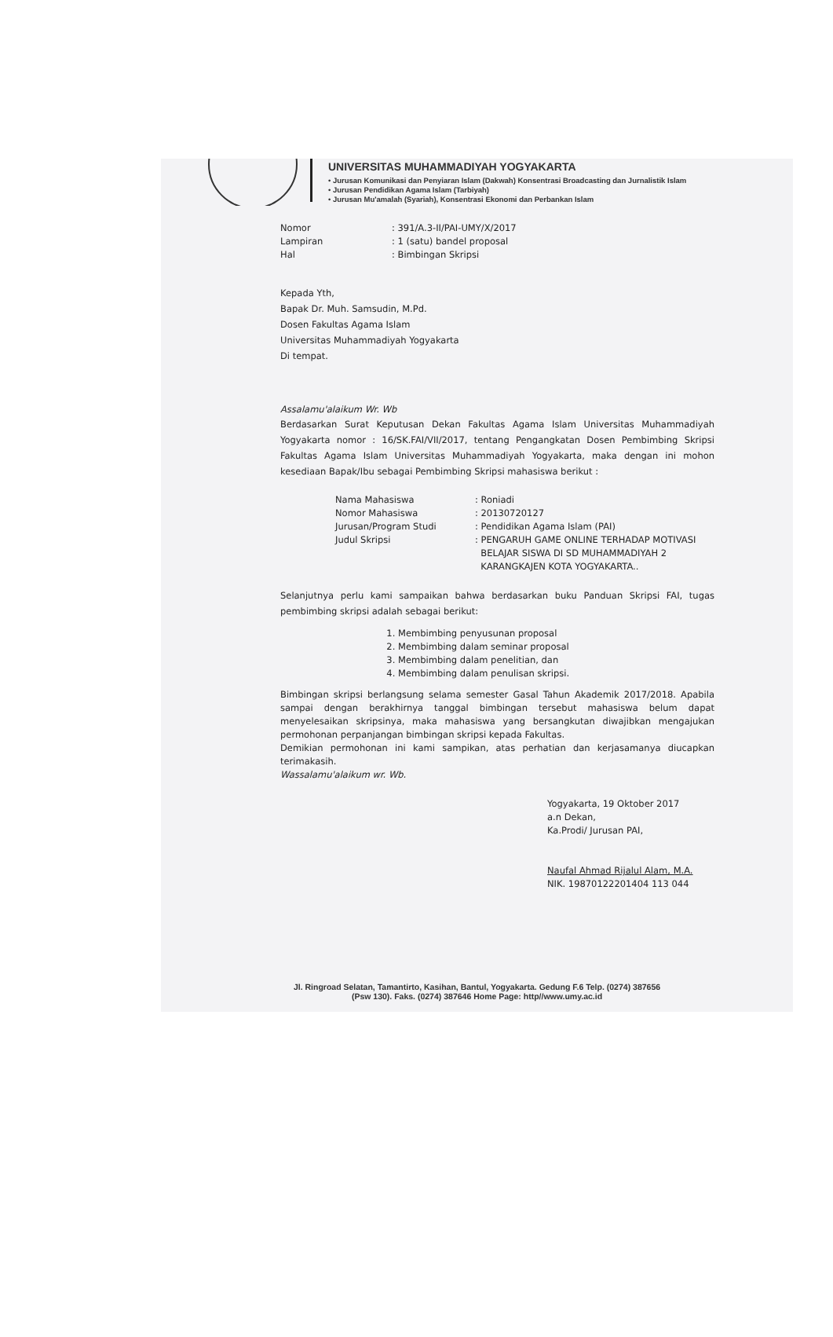UNIVERSITAS MUHAMMADIYAH YOGYAKARTA
• Jurusan Komunikasi dan Penyiaran Islam (Dakwah) Konsentrasi Broadcasting dan Jurnalistik Islam
• Jurusan Pendidikan Agama Islam (Tarbiyah)
• Jurusan Mu'amalah (Syariah), Konsentrasi Ekonomi dan Perbankan Islam
| Nomor | : 391/A.3-II/PAI-UMY/X/2017 |
| Lampiran | : 1 (satu) bandel proposal |
| Hal | : Bimbingan Skripsi |
Kepada Yth,
Bapak Dr. Muh. Samsudin, M.Pd.
Dosen Fakultas Agama Islam
Universitas Muhammadiyah Yogyakarta
Di tempat.
Assalamu'alaikum Wr. Wb
Berdasarkan Surat Keputusan Dekan Fakultas Agama Islam Universitas Muhammadiyah Yogyakarta nomor : 16/SK.FAI/VII/2017, tentang Pengangkatan Dosen Pembimbing Skripsi Fakultas Agama Islam Universitas Muhammadiyah Yogyakarta, maka dengan ini mohon kesediaan Bapak/Ibu sebagai Pembimbing Skripsi mahasiswa berikut :
| Nama Mahasiswa | : Roniadi |
| Nomor Mahasiswa | : 20130720127 |
| Jurusan/Program Studi | : Pendidikan Agama Islam (PAI) |
| Judul Skripsi | : PENGARUH GAME ONLINE TERHADAP MOTIVASI BELAJAR SISWA DI SD MUHAMMADIYAH 2 KARANGKAJEN KOTA YOGYAKARTA.. |
Selanjutnya perlu kami sampaikan bahwa berdasarkan buku Panduan Skripsi FAI, tugas pembimbing skripsi adalah sebagai berikut:
1. Membimbing penyusunan proposal
2. Membimbing dalam seminar proposal
3. Membimbing dalam penelitian, dan
4. Membimbing dalam penulisan skripsi.
Bimbingan skripsi berlangsung selama semester Gasal Tahun Akademik 2017/2018. Apabila sampai dengan berakhirnya tanggal bimbingan tersebut mahasiswa belum dapat menyelesaikan skripsinya, maka mahasiswa yang bersangkutan diwajibkan mengajukan permohonan perpanjangan bimbingan skripsi kepada Fakultas.
Demikian permohonan ini kami sampikan, atas perhatian dan kerjasamanya diucapkan terimakasih.
Wassalamu'alaikum wr. Wb.
Yogyakarta, 19 Oktober 2017
a.n Dekan,
Ka.Prodi/ Jurusan PAI,
Naufal Ahmad Rijalul Alam, M.A.
NIK. 19870122201404 113 044
Jl. Ringroad Selatan, Tamantirto, Kasihan, Bantul, Yogyakarta. Gedung F.6 Telp. (0274) 387656
(Psw 130). Faks. (0274) 387646 Home Page: http//www.umy.ac.id